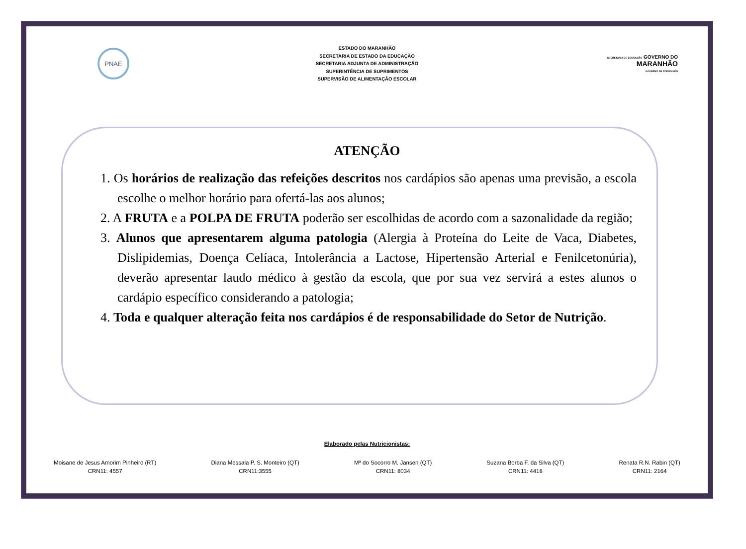PNAE
ESTADO DO MARANHÃO
SECRETARIA DE ESTADO DA EDUCAÇÃO
SECRETARIA ADJUNTA DE ADMINISTRAÇÃO
SUPERINTÊNCIA DE SUPRIMENTOS
SUPERVISÃO DE ALIMENTAÇÃO ESCOLAR
SECRETARIA DE EDUCAÇÃO GOVERNO DO
MARANHÃO
GOVERNO DE TODOS NÓS
ATENÇÃO
1. Os horários de realização das refeições descritos nos cardápios são apenas uma previsão, a escola escolhe o melhor horário para ofertá-las aos alunos;
2. A FRUTA e a POLPA DE FRUTA poderão ser escolhidas de acordo com a sazonalidade da região;
3. Alunos que apresentarem alguma patologia (Alergia à Proteína do Leite de Vaca, Diabetes, Dislipidemias, Doença Celíaca, Intolerância a Lactose, Hipertensão Arterial e Fenilcetonúria), deverão apresentar laudo médico à gestão da escola, que por sua vez servirá a estes alunos o cardápio específico considerando a patologia;
4. Toda e qualquer alteração feita nos cardápios é de responsabilidade do Setor de Nutrição.
Elaborado pelas Nutricionistas:
Moisane de Jesus Amorim Pinheiro (RT)
CRN11: 4557
Diana Messala P. S. Monteiro (QT)
CRN11:3555
Mª do Socorro M. Jansen (QT)
CRN11: 8034
Suzana Borba F. da Silva (QT)
CRN11: 4418
Renata R.N. Rabin (QT)
CRN11: 2164